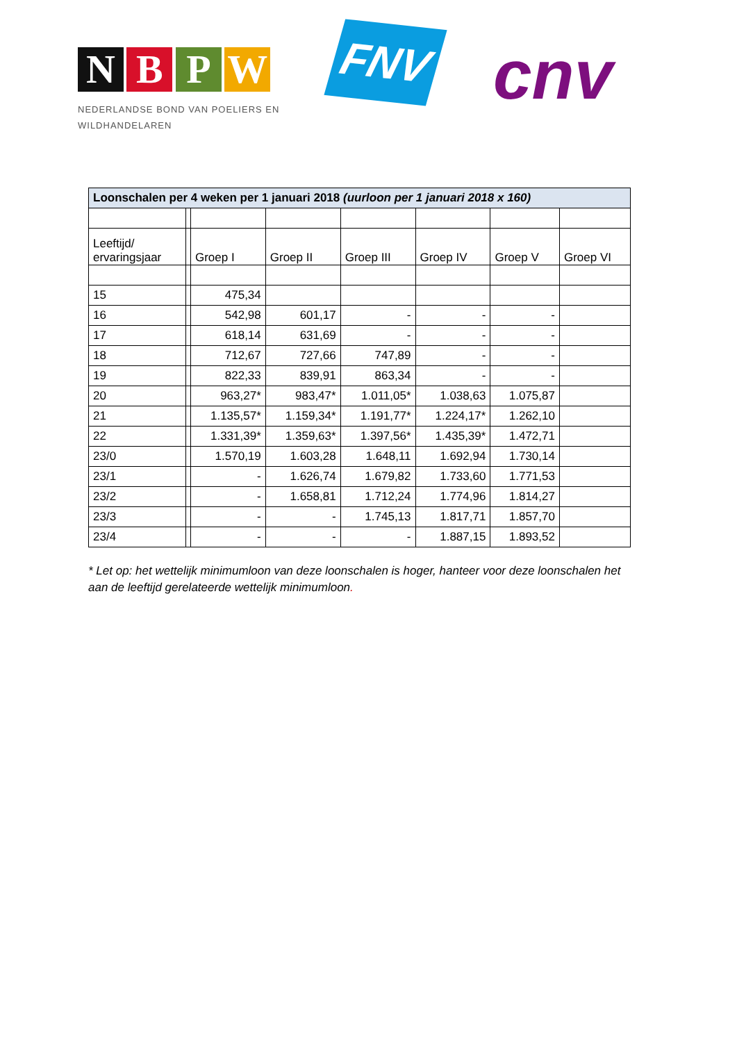N B P W
NEDERLANDSE BOND VAN POELIERS EN
WILDHANDELAREN
FNV cnv
| Loonschalen per 4 weken per 1 januari 2018 (uurloon per 1 januari 2018 x 160) | | | | | | | |
| --- | --- | --- | --- | --- | --- | --- | --- |
| Leeftijd/ ervaringsjaar | | Groep I | Groep II | Groep III | Groep IV | Groep V | Groep VI |
| 15 | | 475,34 | | | | | |
| 16 | | 542,98 | 601,17 | - | - | - | |
| 17 | | 618,14 | 631,69 | - | - | - | |
| 18 | | 712,67 | 727,66 | 747,89 | - | - | |
| 19 | | 822,33 | 839,91 | 863,34 | - | - | |
| 20 | | 963,27* | 983,47* | 1.011,05* | 1.038,63 | 1.075,87 | |
| 21 | | 1.135,57* | 1.159,34* | 1.191,77* | 1.224,17* | 1.262,10 | |
| 22 | | 1.331,39* | 1.359,63* | 1.397,56* | 1.435,39* | 1.472,71 | |
| 23/0 | | 1.570,19 | 1.603,28 | 1.648,11 | 1.692,94 | 1.730,14 | |
| 23/1 | | - | 1.626,74 | 1.679,82 | 1.733,60 | 1.771,53 | |
| 23/2 | | - | 1.658,81 | 1.712,24 | 1.774,96 | 1.814,27 | |
| 23/3 | | - | - | 1.745,13 | 1.817,71 | 1.857,70 | |
| 23/4 | | - | - | - | 1.887,15 | 1.893,52 | |
* Let op: het wettelijk minimumloon van deze loonschalen is hoger, hanteer voor deze loonschalen het aan de leeftijd gerelateerde wettelijk minimumloon.